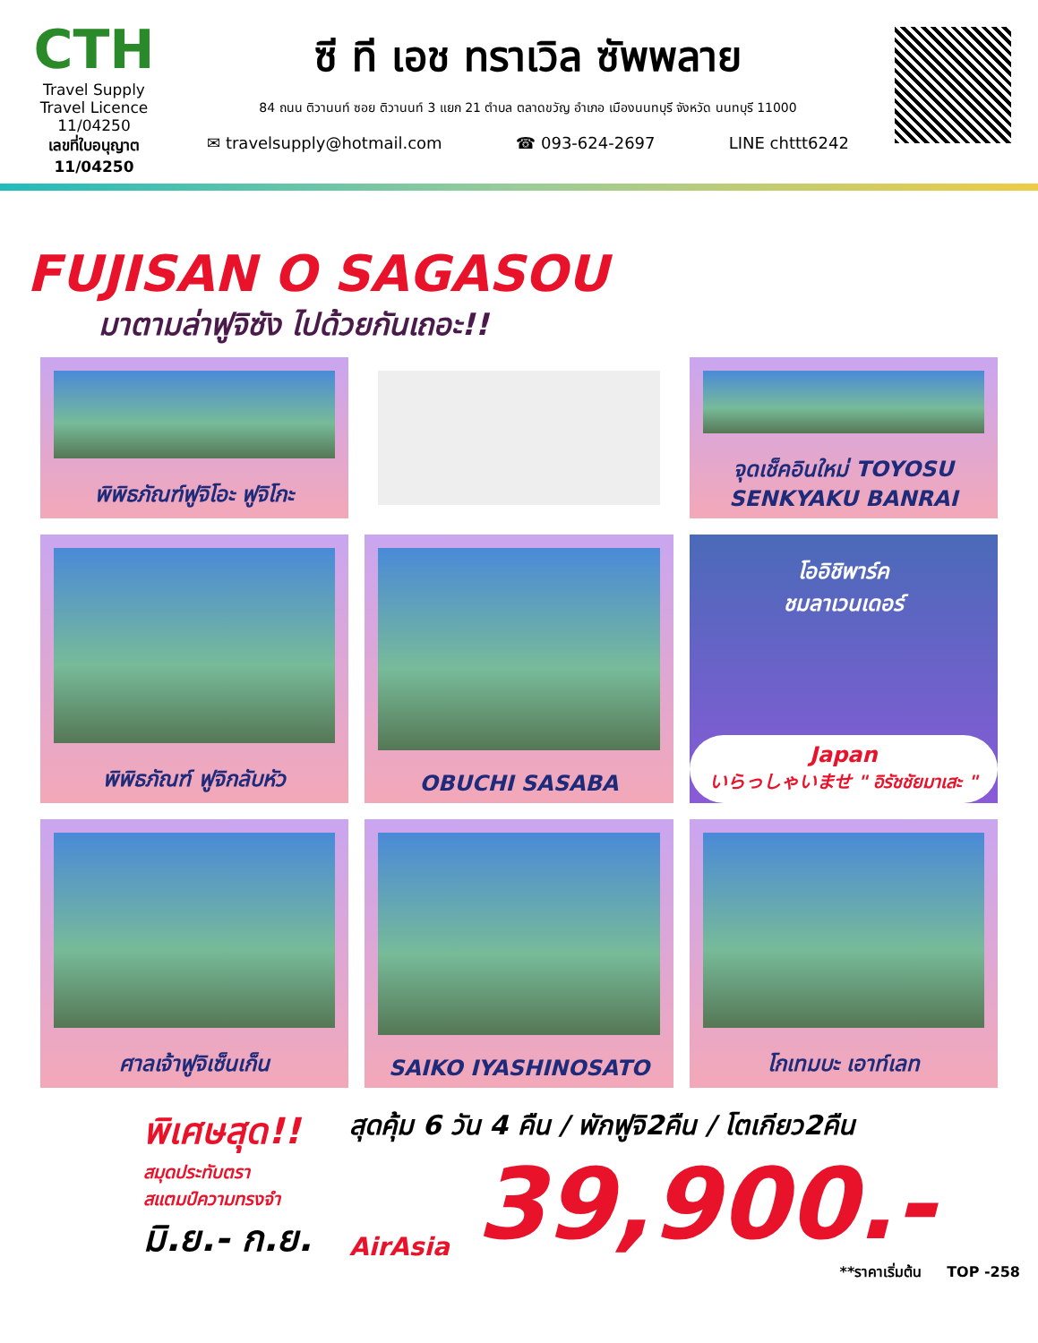CTH
Travel Supply
Travel Licence 11/04250
เลขที่ใบอนุญาต
11/04250
ซี ที เอช ทราเวิล ซัพพลาย
84 ถนน ติวานนท์ ซอย ติวานนท์ 3 แยก 21 ตำบล ตลาดขวัญ อำเภอ เมืองนนทบุรี จังหวัด นนทบุรี 11000
✉ travelsupply@hotmail.com ☎ 093-624-2697 LINE chttt6242
FUJISAN O SAGASOU
มาตามล่าฟูจิซัง ไปด้วยกันเถอะ!!
พิพิธภัณฑ์ฟูจิโอะ ฟูจิโกะ
จุดเช็คอินใหม่ TOYOSU SENKYAKU BANRAI
พิพิธภัณฑ์ ฟูจิกลับหัว
OBUCHI SASABA
โออิชิพาร์ค
ชมลาเวนเดอร์
Japan
いらっしゃいませ " อิรัชชัยมาเสะ "
ศาลเจ้าฟูจิเซ็นเก็น
SAIKO IYASHINOSATO
โกเทมบะ เอาท์เลท
พิเศษสุด!!
สมุดประทับตรา
สแตมป์ความทรงจำ
มิ.ย.- ก.ย.
สุดคุ้ม 6 วัน 4 คืน / พักฟูจิ2คืน / โตเกียว2คืน
AirAsia 39,900.-
**ราคาเริ่มต้น TOP -258